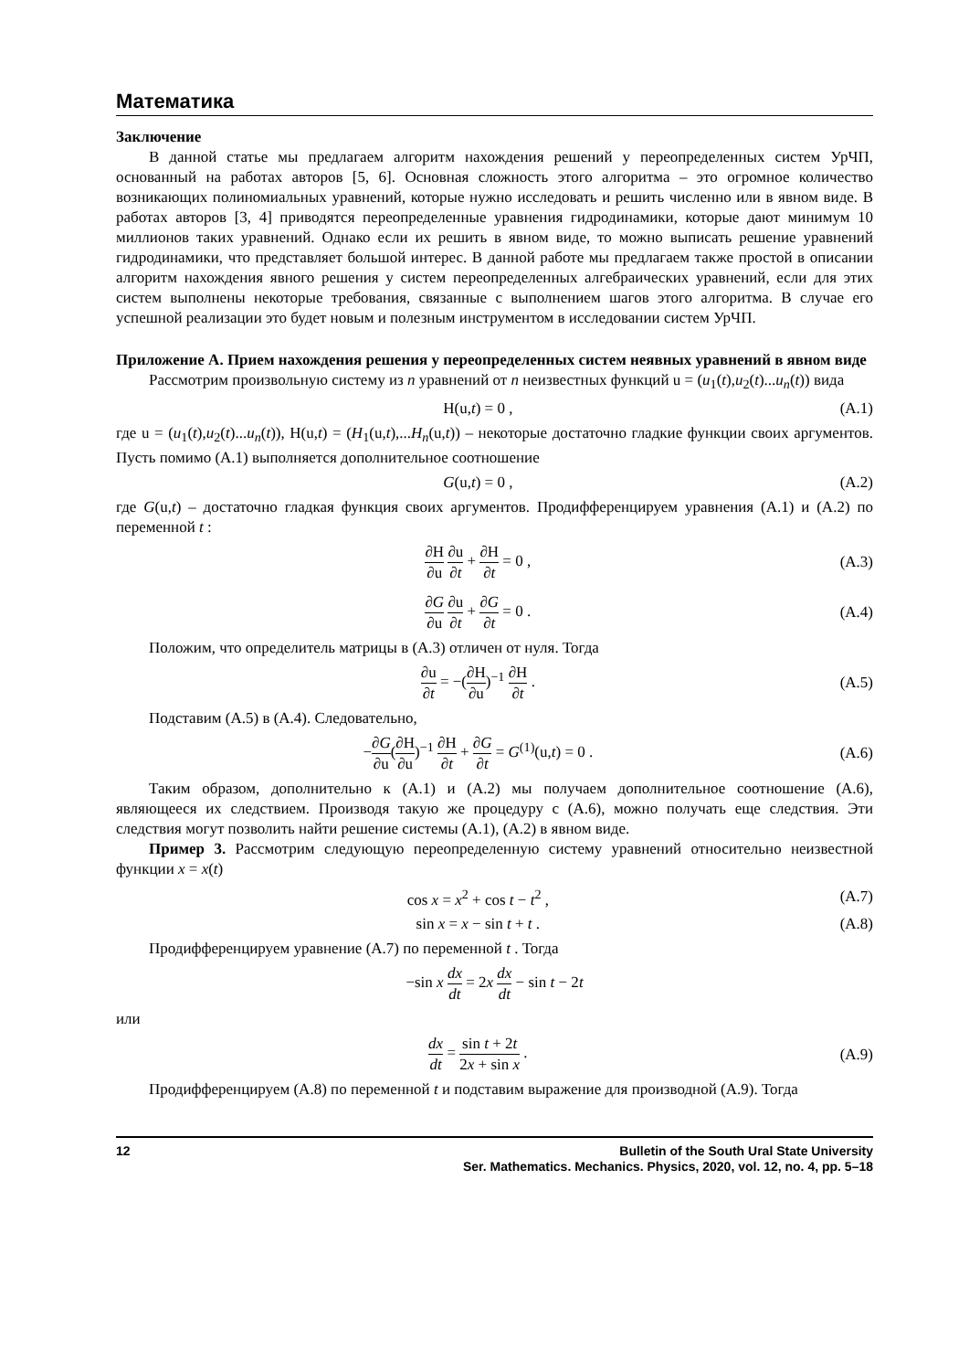Математика
Заключение
В данной статье мы предлагаем алгоритм нахождения решений у переопределенных систем УрЧП, основанный на работах авторов [5, 6]. Основная сложность этого алгоритма – это огромное количество возникающих полиномиальных уравнений, которые нужно исследовать и решить численно или в явном виде. В работах авторов [3, 4] приводятся переопределенные уравнения гидродинамики, которые дают минимум 10 миллионов таких уравнений. Однако если их решить в явном виде, то можно выписать решение уравнений гидродинамики, что представляет большой интерес. В данной работе мы предлагаем также простой в описании алгоритм нахождения явного решения у систем переопределенных алгебраических уравнений, если для этих систем выполнены некоторые требования, связанные с выполнением шагов этого алгоритма. В случае его успешной реализации это будет новым и полезным инструментом в исследовании систем УрЧП.
Приложение А. Прием нахождения решения у переопределенных систем неявных уравнений в явном виде
Рассмотрим произвольную систему из n уравнений от n неизвестных функций u = (u<sub>1</sub>(t),u<sub>2</sub>(t)...u<sub>n</sub>(t)) вида
H(u,t) = 0 , (A.1)
где u = (u<sub>1</sub>(t),u<sub>2</sub>(t)...u<sub>n</sub>(t)), H(u,t) = (H<sub>1</sub>(u,t),...H<sub>n</sub>(u,t)) – некоторые достаточно гладкие функции своих аргументов. Пусть помимо (A.1) выполняется дополнительное соотношение
G(u,t) = 0 , (A.2)
где G(u,t) – достаточно гладкая функция своих аргументов. Продифференцируем уравнения (A.1) и (A.2) по переменной t :
∂H ∂u ∂u ∂t + ∂H ∂t = 0 , (A.3)
∂G ∂u ∂u ∂t + ∂G ∂t = 0 . (A.4)
Положим, что определитель матрицы в (A.3) отличен от нуля. Тогда
∂u ∂t = −(∂H ∂u)<sup>−1</sup> ∂H ∂t . (A.5)
Подставим (A.5) в (A.4). Следовательно,
−∂G ∂u(∂H ∂u)<sup>−1</sup> ∂H ∂t + ∂G ∂t = G<sup>(1)</sup>(u,t) = 0 . (A.6)
Таким образом, дополнительно к (A.1) и (A.2) мы получаем дополнительное соотношение (A.6), являющееся их следствием. Производя такую же процедуру с (A.6), можно получать еще следствия. Эти следствия могут позволить найти решение системы (A.1), (A.2) в явном виде.
Пример 3. Рассмотрим следующую переопределенную систему уравнений относительно неизвестной функции x = x(t)
cos x = x<sup>2</sup> + cos t − t<sup>2</sup> , (A.7)
sin x = x − sin t + t . (A.8)
Продифференцируем уравнение (A.7) по переменной t . Тогда
−sin x dx dt = 2x dx dt − sin t − 2t
или
dx dt = sin t + 2t 2x + sin x . (A.9)
Продифференцируем (A.8) по переменной t и подставим выражение для производной (A.9). Тогда
12 Bulletin of the South Ural State University
Ser. Mathematics. Mechanics. Physics, 2020, vol. 12, no. 4, pp. 5–18